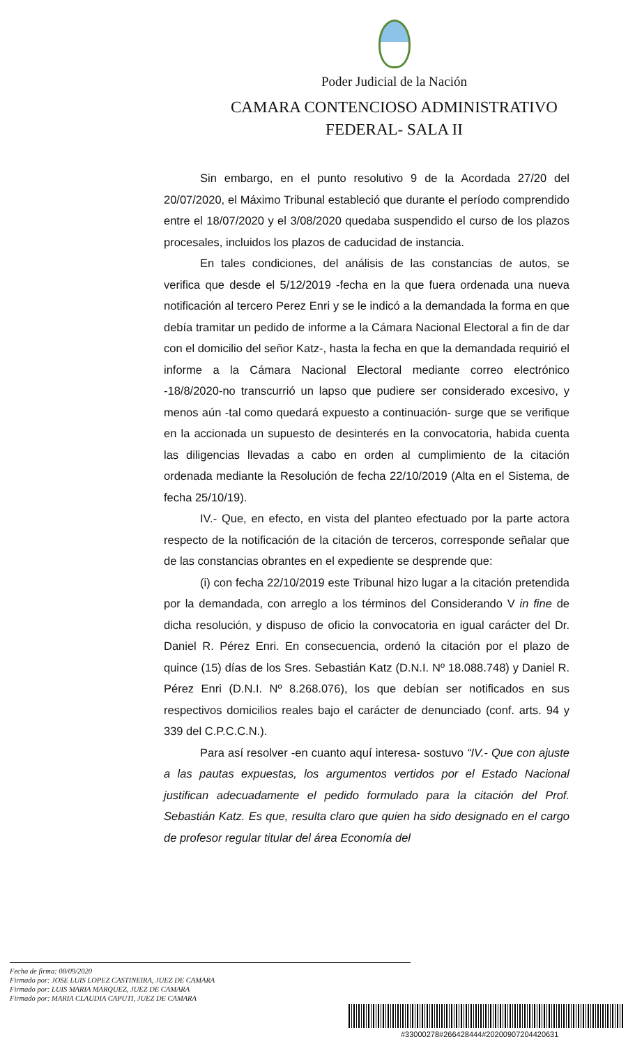Poder Judicial de la Nación
CAMARA CONTENCIOSO ADMINISTRATIVO
FEDERAL- SALA II
Sin embargo, en el punto resolutivo 9 de la Acordada 27/20 del 20/07/2020, el Máximo Tribunal estableció que durante el período comprendido entre el 18/07/2020 y el 3/08/2020 quedaba suspendido el curso de los plazos procesales, incluidos los plazos de caducidad de instancia.
En tales condiciones, del análisis de las constancias de autos, se verifica que desde el 5/12/2019 -fecha en la que fuera ordenada una nueva notificación al tercero Perez Enri y se le indicó a la demandada la forma en que debía tramitar un pedido de informe a la Cámara Nacional Electoral a fin de dar con el domicilio del señor Katz-, hasta la fecha en que la demandada requirió el informe a la Cámara Nacional Electoral mediante correo electrónico -18/8/2020-no transcurrió un lapso que pudiere ser considerado excesivo, y menos aún -tal como quedará expuesto a continuación- surge que se verifique en la accionada un supuesto de desinterés en la convocatoria, habida cuenta las diligencias llevadas a cabo en orden al cumplimiento de la citación ordenada mediante la Resolución de fecha 22/10/2019 (Alta en el Sistema, de fecha 25/10/19).
IV.- Que, en efecto, en vista del planteo efectuado por la parte actora respecto de la notificación de la citación de terceros, corresponde señalar que de las constancias obrantes en el expediente se desprende que:
(i) con fecha 22/10/2019 este Tribunal hizo lugar a la citación pretendida por la demandada, con arreglo a los términos del Considerando V in fine de dicha resolución, y dispuso de oficio la convocatoria en igual carácter del Dr. Daniel R. Pérez Enri. En consecuencia, ordenó la citación por el plazo de quince (15) días de los Sres. Sebastián Katz (D.N.I. Nº 18.088.748) y Daniel R. Pérez Enri (D.N.I. Nº 8.268.076), los que debían ser notificados en sus respectivos domicilios reales bajo el carácter de denunciado (conf. arts. 94 y 339 del C.P.C.C.N.).
Para así resolver -en cuanto aquí interesa- sostuvo “IV.- Que con ajuste a las pautas expuestas, los argumentos vertidos por el Estado Nacional justifican adecuadamente el pedido formulado para la citación del Prof. Sebastián Katz. Es que, resulta claro que quien ha sido designado en el cargo de profesor regular titular del área Economía del
Fecha de firma: 08/09/2020
Firmado por: JOSE LUIS LOPEZ CASTINEIRA, JUEZ DE CAMARA
Firmado por: LUIS MARIA MARQUEZ, JUEZ DE CAMARA
Firmado por: MARIA CLAUDIA CAPUTI, JUEZ DE CAMARA
#33000278#266428444#20200907204420631